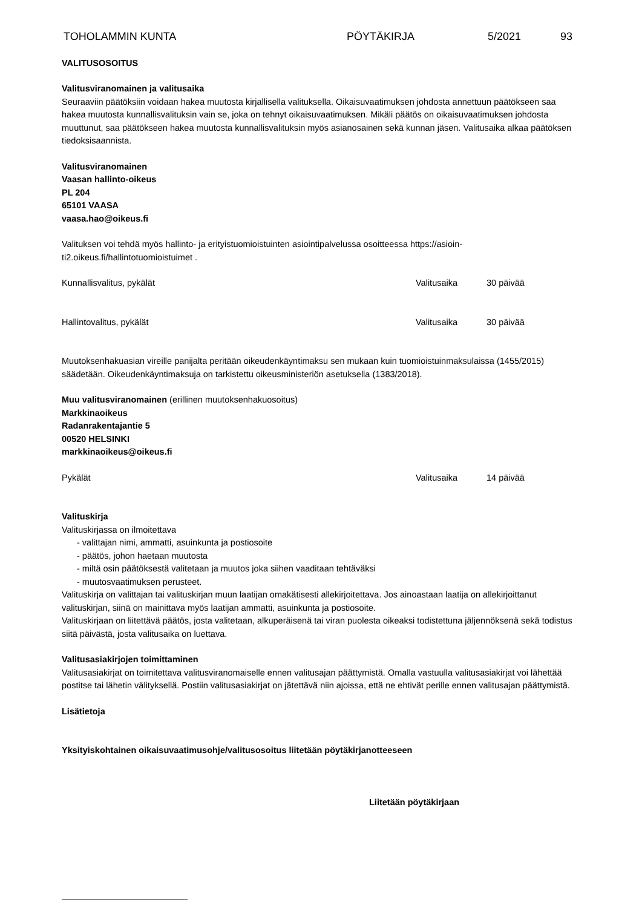TOHOLAMMIN KUNTA PÖYTÄKIRJA 5/2021 93
VALITUSOSOITUS
Valitusviranomainen ja valitusaika
Seuraaviin päätöksiin voidaan hakea muutosta kirjallisella valituksella. Oikaisuvaatimuksen johdosta annettuun päätökseen saa hakea muutosta kunnallisvalituksin vain se, joka on tehnyt oikaisuvaatimuksen. Mikäli päätös on oikaisuvaatimuksen johdosta muuttunut, saa päätökseen hakea muutosta kunnallisvalituksin myös asianosainen sekä kunnan jäsen. Valitusaika alkaa päätöksen tiedoksisaannista.
Valitusviranomainen
Vaasan hallinto-oikeus
PL 204
65101 VAASA
vaasa.hao@oikeus.fi
Valituksen voi tehdä myös hallinto- ja erityistuomioistuinten asiointipalvelussa osoitteessa https://asioin-
ti2.oikeus.fi/hallintotuomioistuimet .
Kunnallisvalitus, pykälät Valitusaika 30 päivää
Hallintovalitus, pykälät Valitusaika 30 päivää
Muutoksenhakuasian vireille panijalta peritään oikeudenkäyntimaksu sen mukaan kuin tuomioistuinmaksulaissa (1455/2015) säädetään. Oikeudenkäyntimaksuja on tarkistettu oikeusministeriön asetuksella (1383/2018).
Muu valitusviranomainen (erillinen muutoksenhakuosoitus)
Markkinaoikeus
Radanrakentajantie 5
00520 HELSINKI
markkinaoikeus@oikeus.fi
Pykälät Valitusaika 14 päivää
Valituskirja
Valituskirjassa on ilmoitettava
- valittajan nimi, ammatti, asuinkunta ja postiosoite
- päätös, johon haetaan muutosta
- miltä osin päätöksestä valitetaan ja muutos joka siihen vaaditaan tehtäväksi
- muutosvaatimuksen perusteet.
Valituskirja on valittajan tai valituskirjan muun laatijan omakätisesti allekirjoitettava. Jos ainoastaan laatija on allekirjoittanut valituskirjan, siinä on mainittava myös laatijan ammatti, asuinkunta ja postiosoite.
Valituskirjaan on liitettävä päätös, josta valitetaan, alkuperäisenä tai viran puolesta oikeaksi todistettuna jäljennöksenä sekä todistus siitä päivästä, josta valitusaika on luettava.
Valitusasiakirjojen toimittaminen
Valitusasiakirjat on toimitettava valitusviranomaiselle ennen valitusajan päättymistä. Omalla vastuulla valitusasiakirjat voi lähettää postitse tai lähetin välityksellä. Postiin valitusasiakirjat on jätettävä niin ajoissa, että ne ehtivät perille ennen valitusajan päättymistä.
Lisätietoja
Yksityiskohtainen oikaisuvaatimusohje/valitusosoitus liitetään pöytäkirjanotteeseen
Liitetään pöytäkirjaan